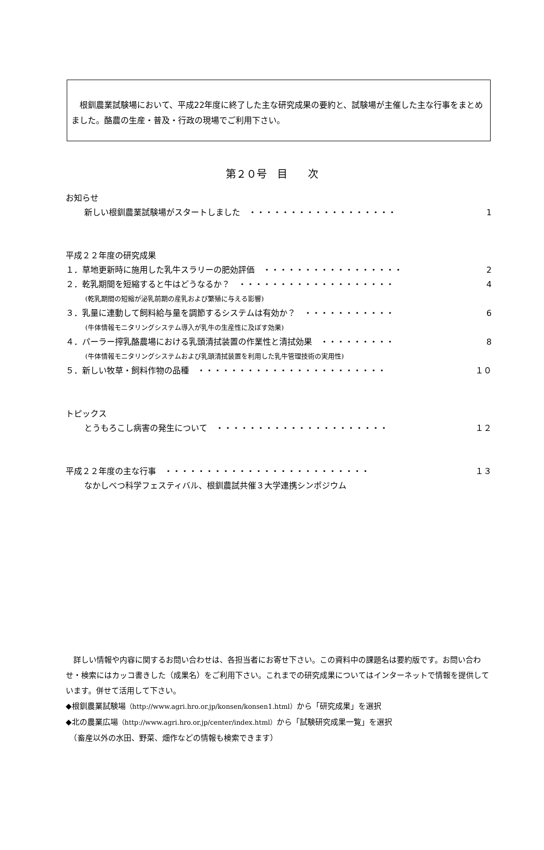根釧農業試験場において、平成22年度に終了した主な研究成果の要約と、試験場が主催した主な行事をまとめました。酪農の生産・普及・行政の現場でご利用下さい。
第２０号　目　　次
お知らせ
新しい根釧農業試験場がスタートしました　・・・・・・・・・・・・・・・・・・ 1
平成２２年度の研究成果
１．草地更新時に施用した乳牛スラリーの肥効評価　・・・・・・・・・・・・・・・・・ 2
２．乾乳期間を短縮すると牛はどうなるか？　・・・・・・・・・・・・・・・・・・・ 4
(乾乳期間の短縮が泌乳前期の産乳および繁殖に与える影響)
３．乳量に連動して飼料給与量を調節するシステムは有効か？　・・・・・・・・・・・ 6
(牛体情報モニタリングシステム導入が乳牛の生産性に及ぼす効果)
４．パーラー搾乳酪農場における乳頭清拭装置の作業性と清拭効果　・・・・・・・・・ 8
(牛体情報モニタリングシステムおよび乳頭清拭装置を利用した乳牛管理技術の実用性)
５．新しい牧草・飼料作物の品種　・・・・・・・・・・・・・・・・・・・・・・・ １０
トピックス
とうもろこし病害の発生について　・・・・・・・・・・・・・・・・・・・・・ １２
平成２２年度の主な行事　・・・・・・・・・・・・・・・・・・・・・・・・・ １３
なかしべつ科学フェスティバル、根釧農試共催３大学連携シンポジウム
　詳しい情報や内容に関するお問い合わせは、各担当者にお寄せ下さい。この資料中の課題名は要約版です。お問い合わせ・検索にはカッコ書きした（成果名）をご利用下さい。これまでの研究成果についてはインターネットで情報を提供しています。併せて活用して下さい。
◆根釧農業試験場（http://www.agri.hro.or.jp/konsen/konsen1.html）から「研究成果」を選択
◆北の農業広場（http://www.agri.hro.or.jp/center/index.html）から「試験研究成果一覧」を選択
　（畜産以外の水田、野菜、畑作などの情報も検索できます）